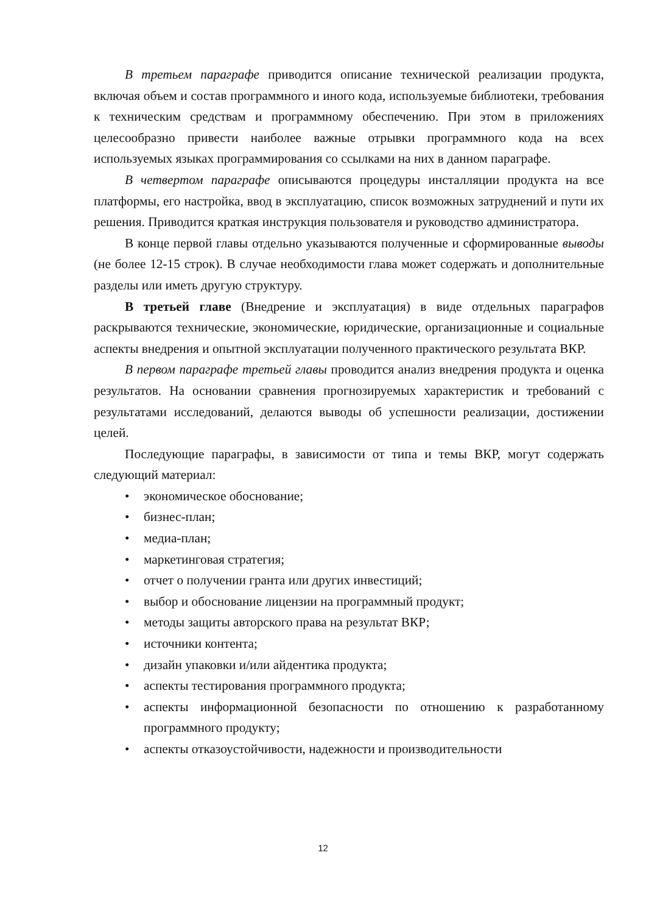В третьем параграфе приводится описание технической реализации продукта, включая объем и состав программного и иного кода, используемые библиотеки, требования к техническим средствам и программному обеспечению. При этом в приложениях целесообразно привести наиболее важные отрывки программного кода на всех используемых языках программирования со ссылками на них в данном параграфе.
В четвертом параграфе описываются процедуры инсталляции продукта на все платформы, его настройка, ввод в эксплуатацию, список возможных затруднений и пути их решения. Приводится краткая инструкция пользователя и руководство администратора.
В конце первой главы отдельно указываются полученные и сформированные выводы (не более 12-15 строк). В случае необходимости глава может содержать и дополнительные разделы или иметь другую структуру.
В третьей главе (Внедрение и эксплуатация) в виде отдельных параграфов раскрываются технические, экономические, юридические, организационные и социальные аспекты внедрения и опытной эксплуатации полученного практического результата ВКР.
В первом параграфе третьей главы проводится анализ внедрения продукта и оценка результатов. На основании сравнения прогнозируемых характеристик и требований с результатами исследований, делаются выводы об успешности реализации, достижении целей.
Последующие параграфы, в зависимости от типа и темы ВКР, могут содержать следующий материал:
• экономическое обоснование;
• бизнес-план;
• медиа-план;
• маркетинговая стратегия;
• отчет о получении гранта или других инвестиций;
• выбор и обоснование лицензии на программный продукт;
• методы защиты авторского права на результат ВКР;
• источники контента;
• дизайн упаковки и/или айдентика продукта;
• аспекты тестирования программного продукта;
• аспекты информационной безопасности по отношению к разработанному программного продукту;
• аспекты отказоустойчивости, надежности и производительности
12